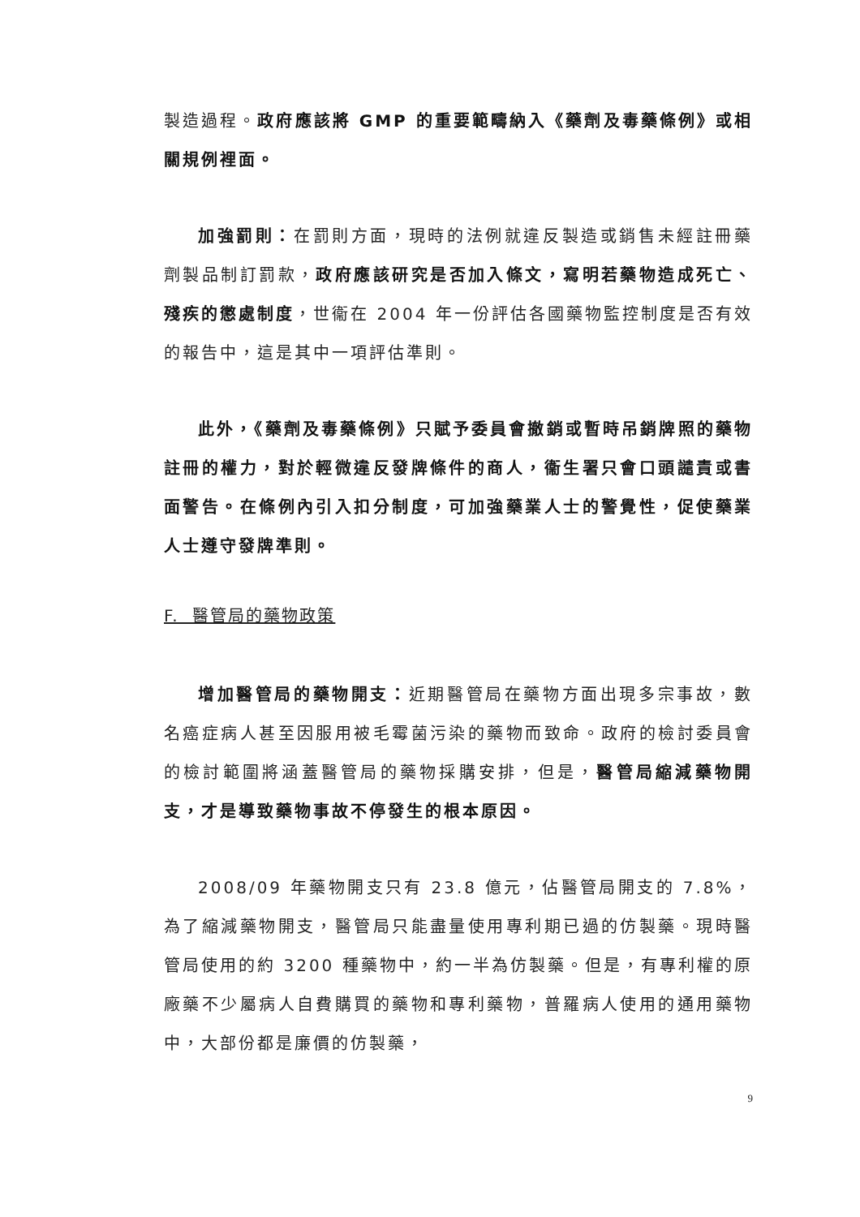製造過程。政府應該將 GMP 的重要範疇納入《藥劑及毒藥條例》或相關規例裡面。
加強罰則：在罰則方面，現時的法例就違反製造或銷售未經註冊藥劑製品制訂罰款，政府應該研究是否加入條文，寫明若藥物造成死亡、殘疾的懲處制度，世衞在 2004 年一份評估各國藥物監控制度是否有效的報告中，這是其中一項評估準則。
此外，《藥劑及毒藥條例》只賦予委員會撤銷或暫時吊銷牌照的藥物註冊的權力，對於輕微違反發牌條件的商人，衞生署只會口頭譴責或書面警告。在條例內引入扣分制度，可加強藥業人士的警覺性，促使藥業人士遵守發牌準則。
F. 醫管局的藥物政策
增加醫管局的藥物開支：近期醫管局在藥物方面出現多宗事故，數名癌症病人甚至因服用被毛霉菌污染的藥物而致命。政府的檢討委員會的檢討範圍將涵蓋醫管局的藥物採購安排，但是，醫管局縮減藥物開支，才是導致藥物事故不停發生的根本原因。
2008/09 年藥物開支只有 23.8 億元，佔醫管局開支的 7.8%，為了縮減藥物開支，醫管局只能盡量使用專利期已過的仿製藥。現時醫管局使用的約 3200 種藥物中，約一半為仿製藥。但是，有專利權的原廠藥不少屬病人自費購買的藥物和專利藥物，普羅病人使用的通用藥物中，大部份都是廉價的仿製藥，
9